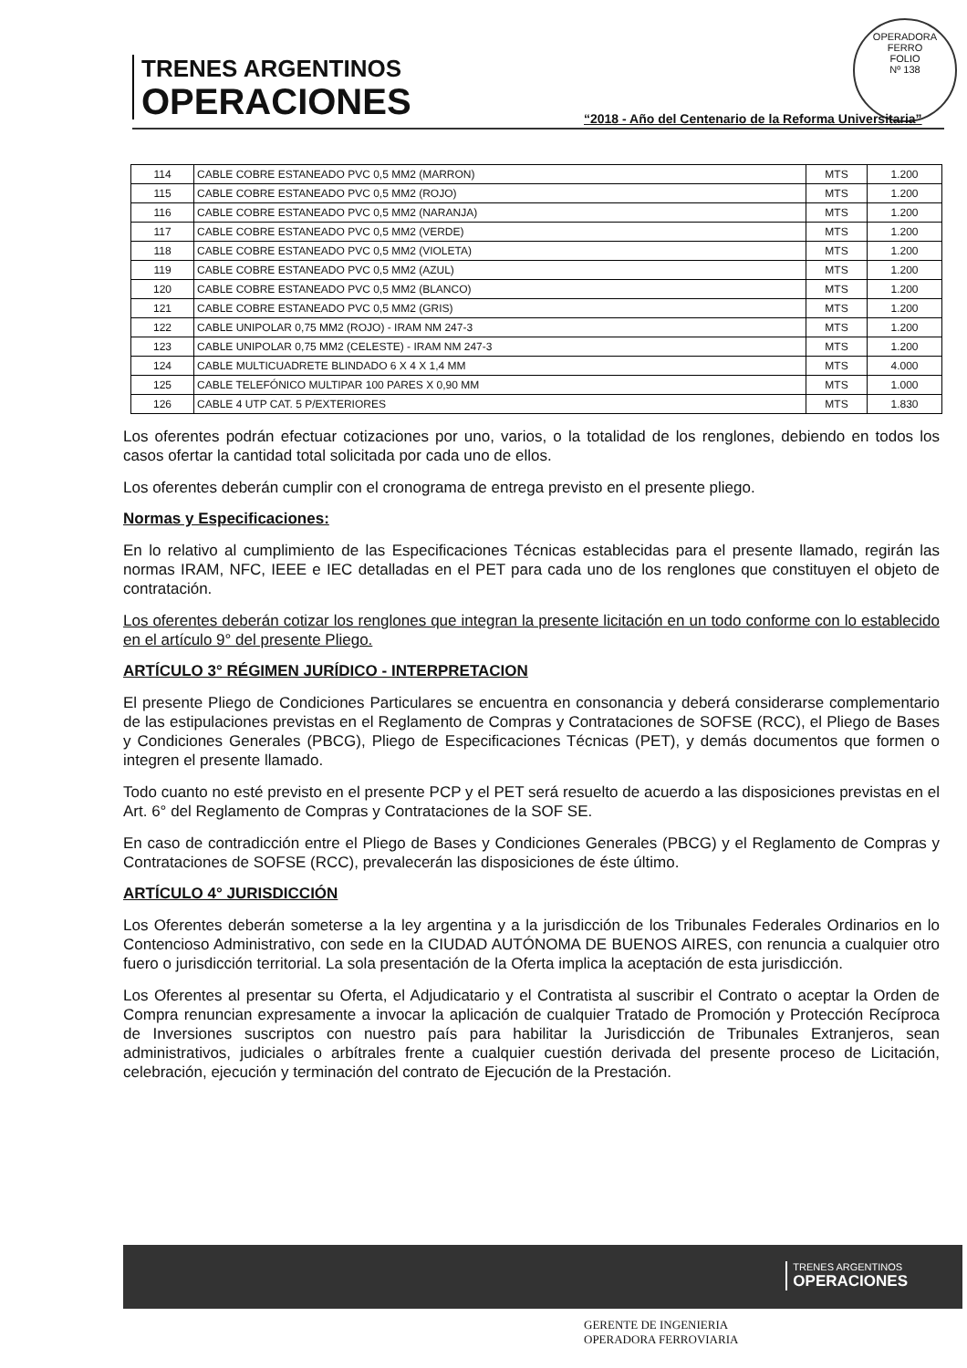TRENES ARGENTINOS
OPERACIONES
OPERADORA FERRO
FOLIO
Nº 138
“2018 - Año del Centenario de la Reforma Universitaria”
| 114 | CABLE COBRE ESTANEADO PVC 0,5 MM2 (MARRON) | MTS | 1.200 |
| 115 | CABLE COBRE ESTANEADO PVC 0,5 MM2 (ROJO) | MTS | 1.200 |
| 116 | CABLE COBRE ESTANEADO PVC 0,5 MM2 (NARANJA) | MTS | 1.200 |
| 117 | CABLE COBRE ESTANEADO PVC 0,5 MM2 (VERDE) | MTS | 1.200 |
| 118 | CABLE COBRE ESTANEADO PVC 0,5 MM2 (VIOLETA) | MTS | 1.200 |
| 119 | CABLE COBRE ESTANEADO PVC 0,5 MM2 (AZUL) | MTS | 1.200 |
| 120 | CABLE COBRE ESTANEADO PVC 0,5 MM2 (BLANCO) | MTS | 1.200 |
| 121 | CABLE COBRE ESTANEADO PVC 0,5 MM2 (GRIS) | MTS | 1.200 |
| 122 | CABLE UNIPOLAR 0,75 MM2 (ROJO) - IRAM NM 247-3 | MTS | 1.200 |
| 123 | CABLE UNIPOLAR 0,75 MM2 (CELESTE) - IRAM NM 247-3 | MTS | 1.200 |
| 124 | CABLE MULTICUADRETE BLINDADO 6 X 4 X 1,4 MM | MTS | 4.000 |
| 125 | CABLE TELEFÓNICO MULTIPAR 100 PARES X 0,90 MM | MTS | 1.000 |
| 126 | CABLE 4 UTP CAT. 5 P/EXTERIORES | MTS | 1.830 |
Los oferentes podrán efectuar cotizaciones por uno, varios, o la totalidad de los renglones, debiendo en todos los casos ofertar la cantidad total solicitada por cada uno de ellos.
Los oferentes deberán cumplir con el cronograma de entrega previsto en el presente pliego.
Normas y Especificaciones:
En lo relativo al cumplimiento de las Especificaciones Técnicas establecidas para el presente llamado, regirán las normas IRAM, NFC, IEEE e IEC detalladas en el PET para cada uno de los renglones que constituyen el objeto de contratación.
Los oferentes deberán cotizar los renglones que integran la presente licitación en un todo conforme con lo establecido en el artículo 9° del presente Pliego.
ARTÍCULO 3° RÉGIMEN JURÍDICO - INTERPRETACION
El presente Pliego de Condiciones Particulares se encuentra en consonancia y deberá considerarse complementario de las estipulaciones previstas en el Reglamento de Compras y Contrataciones de SOFSE (RCC), el Pliego de Bases y Condiciones Generales (PBCG), Pliego de Especificaciones Técnicas (PET), y demás documentos que formen o integren el presente llamado.
Todo cuanto no esté previsto en el presente PCP y el PET será resuelto de acuerdo a las disposiciones previstas en el Art. 6° del Reglamento de Compras y Contrataciones de la SOF SE.
En caso de contradicción entre el Pliego de Bases y Condiciones Generales (PBCG) y el Reglamento de Compras y Contrataciones de SOFSE (RCC), prevalecerán las disposiciones de éste último.
ARTÍCULO 4° JURISDICCIÓN
Los Oferentes deberán someterse a la ley argentina y a la jurisdicción de los Tribunales Federales Ordinarios en lo Contencioso Administrativo, con sede en la CIUDAD AUTÓNOMA DE BUENOS AIRES, con renuncia a cualquier otro fuero o jurisdicción territorial. La sola presentación de la Oferta implica la aceptación de esta jurisdicción.
Los Oferentes al presentar su Oferta, el Adjudicatario y el Contratista al suscribir el Contrato o aceptar la Orden de Compra renuncian expresamente a invocar la aplicación de cualquier Tratado de Promoción y Protección Recíproca de Inversiones suscriptos con nuestro país para habilitar la Jurisdicción de Tribunales Extranjeros, sean administrativos, judiciales o arbítrales frente a cualquier cuestión derivada del presente proceso de Licitación, celebración, ejecución y terminación del contrato de Ejecución de la Prestación.
TRENES ARGENTINOS
OPERACIONES
GERENTE DE INGENIERIA
OPERADORA FERROVIARIA